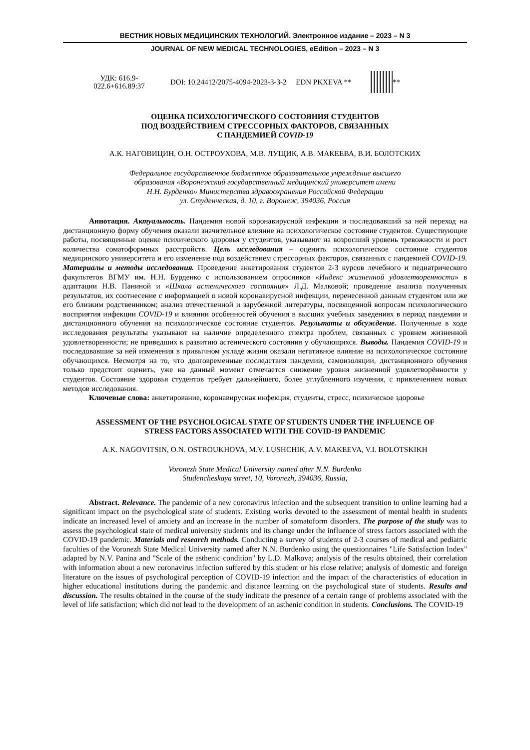ВЕСТНИК НОВЫХ МЕДИЦИНСКИХ ТЕХНОЛОГИЙ. Электронное издание – 2023 – N 3
JOURNAL OF NEW MEDICAL TECHNOLOGIES, eEdition – 2023 – N 3
УДК: 616.9-022.6+616.89:37
DOI: 10.24412/2075-4094-2023-3-3-2 EDN PKXEVA **
**
ОЦЕНКА ПСИХОЛОГИЧЕСКОГО СОСТОЯНИЯ СТУДЕНТОВ
ПОД ВОЗДЕЙСТВИЕМ СТРЕССОРНЫХ ФАКТОРОВ, СВЯЗАННЫХ
С ПАНДЕМИЕЙ COVID-19
А.К. НАГОВИЦИН, О.Н. ОСТРОУХОВА, М.В. ЛУЩИК, А.В. МАКЕЕВА, В.И. БОЛОТСКИХ
Федеральное государственное бюджетное образовательное учреждение высшего
образования «Воронежский государственный медицинский университет имени
Н.Н. Бурденко» Министерства здравоохранения Российской Федерации
ул. Студенческая, д. 10, г. Воронеж, 394036, Россия
Аннотация. Актуальность. Пандемия новой коронавирусной инфекции и последовавший за ней переход на дистанционную форму обучения оказали значительное влияние на психологическое состояние студентов. Существующие работы, посвященные оценке психического здоровья у студентов, указывают на возросший уровень тревожности и рост количества соматоформных расстройств. Цель исследования – оценить психологическое состояние студентов медицинского университета и его изменение под воздействием стрессорных факторов, связанных с пандемией COVID-19. Материалы и методы исследования. Проведение анкетирования студентов 2-3 курсов лечебного и педиатрического факультетов ВГМУ им. Н.Н. Бурденко с использованием опросников «Индекс жизненной удовлетворенности» в адаптации Н.В. Паниной и «Шкала астенического состояния» Л.Д. Малковой; проведение анализа полученных результатов, их соотнесение с информацией о новой коронавирусной инфекции, перенесенной данным студентом или же его близким родственником; анализ отечественной и зарубежной литературы, посвященной вопросам психологического восприятия инфекции COVID-19 и влиянии особенностей обучения в высших учебных заведениях в период пандемии и дистанционного обучения на психологическое состояние студентов. Результаты и обсуждение. Полученные в ходе исследования результаты указывают на наличие определенного спектра проблем, связанных с уровнем жизненной удовлетворенности; не приведших к развитию астенического состояния у обучающихся. Выводы. Пандемия COVID-19 и последовавшие за ней изменения в привычном укладе жизни оказали негативное влияние на психологическое состояние обучающихся. Несмотря на то, что долговременные последствия пандемии, самоизоляции, дистанционного обучения только предстоит оценить, уже на данный момент отмечается снижение уровня жизненной удовлетворённости у студентов. Состояние здоровья студентов требует дальнейшего, более углубленного изучения, с привлечением новых методов исследования.
Ключевые слова: анкетирование, коронавирусная инфекция, студенты, стресс, психическое здоровье
ASSESSMENT OF THE PSYCHOLOGICAL STATE OF STUDENTS UNDER THE INFLUENCE OF
STRESS FACTORS ASSOCIATED WITH THE COVID-19 PANDEMIC
A.K. NAGOVITSIN, O.N. OSTROUKHOVA, M.V. LUSHCHIK, A.V. MAKEEVA, V.I. BOLOTSKIKH
Voronezh State Medical University named after N.N. Burdenko
Studencheskaya street, 10, Voronezh, 394036, Russia,
Abstract. Relevance. The pandemic of a new coronavirus infection and the subsequent transition to online learning had a significant impact on the psychological state of students. Existing works devoted to the assessment of mental health in students indicate an increased level of anxiety and an increase in the number of somatoform disorders. The purpose of the study was to assess the psychological state of medical university students and its change under the influence of stress factors associated with the COVID-19 pandemic. Materials and research methods. Conducting a survey of students of 2-3 courses of medical and pediatric faculties of the Voronezh State Medical University named after N.N. Burdenko using the questionnaires "Life Satisfaction Index" adapted by N.V. Panina and "Scale of the asthenic condition" by L.D. Malkova; analysis of the results obtained, their correlation with information about a new coronavirus infection suffered by this student or his close relative; analysis of domestic and foreign literature on the issues of psychological perception of COVID-19 infection and the impact of the characteristics of education in higher educational institutions during the pandemic and distance learning on the psychological state of students. Results and discussion. The results obtained in the course of the study indicate the presence of a certain range of problems associated with the level of life satisfaction; which did not lead to the development of an asthenic condition in students. Conclusions. The COVID-19